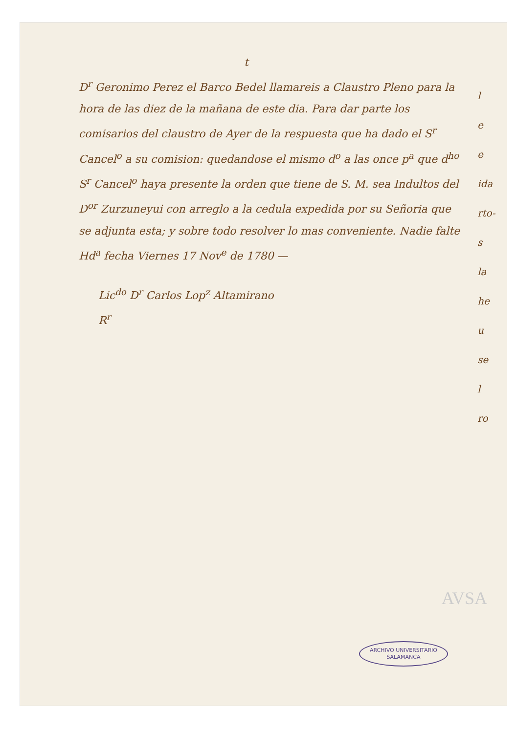t
D<sup>r</sup> Geronimo Perez el Barco Bedel llamareis a Claustro Pleno para la hora de las diez de la mañana de este dia. Para dar parte los comisarios del claustro de Ayer de la respuesta que ha dado el S<sup>r</sup> Cancel<sup>o</sup> a su comision: quedandose el mismo d<sup>o</sup> a las once p<sup>a</sup> que d<sup>ho</sup> S<sup>r</sup> Cancel<sup>o</sup> haya presente la orden que tiene de S. M. sea Indultos del D<sup>or</sup> Zurzuneyui con arreglo a la cedula expedida por su Señoria que se adjunta esta; y sobre todo resolver lo mas conveniente. Nadie falte Hd<sup>a</sup> fecha Viernes 17 Nov<sup>e</sup> de 1780 —
Lic<sup>do</sup> D<sup>r</sup> Carlos Lop<sup>z</sup> Altamirano
R<sup>r</sup>
l
e
e
ida
rto-
s
la
he
u
se
l
ro
AVSA
ARCHIVO UNIVERSITARIO
SALAMANCA